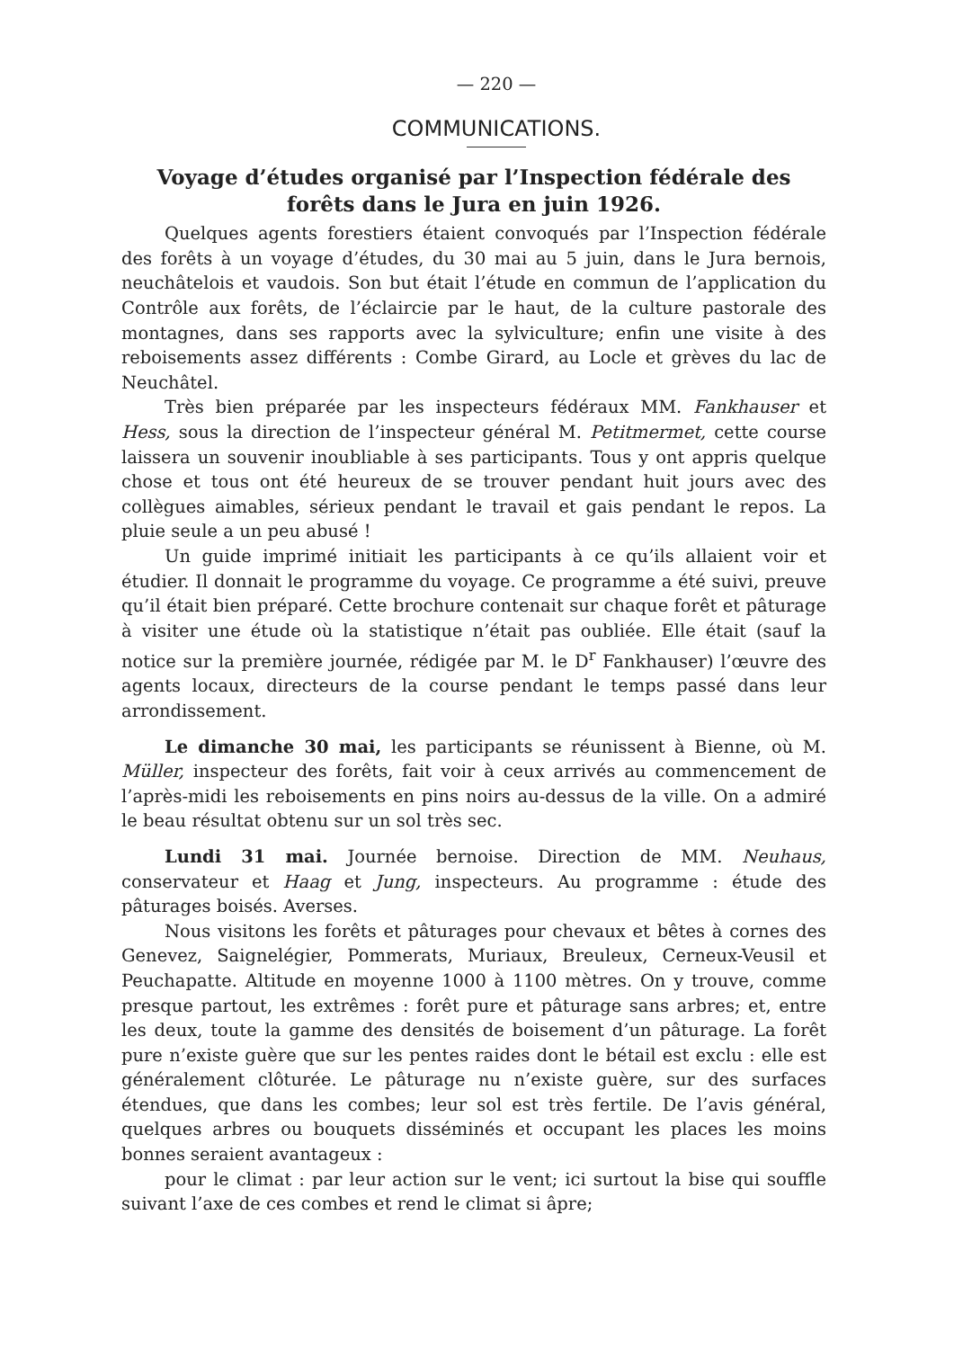— 220 —
COMMUNICATIONS.
Voyage d’études organisé par l’Inspection fédérale des forêts dans le Jura en juin 1926.
Quelques agents forestiers étaient convoqués par l’Inspection fédérale des forêts à un voyage d’études, du 30 mai au 5 juin, dans le Jura bernois, neuchâtelois et vaudois. Son but était l’étude en commun de l’application du Contrôle aux forêts, de l’éclaircie par le haut, de la culture pastorale des montagnes, dans ses rapports avec la sylviculture; enfin une visite à des reboisements assez différents : Combe Girard, au Locle et grèves du lac de Neuchâtel.
Très bien préparée par les inspecteurs fédéraux MM. Fankhauser et Hess, sous la direction de l’inspecteur général M. Petitmermet, cette course laissera un souvenir inoubliable à ses participants. Tous y ont appris quelque chose et tous ont été heureux de se trouver pendant huit jours avec des collègues aimables, sérieux pendant le travail et gais pendant le repos. La pluie seule a un peu abusé !
Un guide imprimé initiait les participants à ce qu’ils allaient voir et étudier. Il donnait le programme du voyage. Ce programme a été suivi, preuve qu’il était bien préparé. Cette brochure contenait sur chaque forêt et pâturage à visiter une étude où la statistique n’était pas oubliée. Elle était (sauf la notice sur la première journée, rédigée par M. le D<sup>r</sup> Fankhauser) l’œuvre des agents locaux, directeurs de la course pendant le temps passé dans leur arrondissement.
Le dimanche 30 mai, les participants se réunissent à Bienne, où M. Müller, inspecteur des forêts, fait voir à ceux arrivés au commencement de l’après-midi les reboisements en pins noirs au-dessus de la ville. On a admiré le beau résultat obtenu sur un sol très sec.
Lundi 31 mai. Journée bernoise. Direction de MM. Neuhaus, conservateur et Haag et Jung, inspecteurs. Au programme : étude des pâturages boisés. Averses.
Nous visitons les forêts et pâturages pour chevaux et bêtes à cornes des Genevez, Saignelégier, Pommerats, Muriaux, Breuleux, Cerneux-Veusil et Peuchapatte. Altitude en moyenne 1000 à 1100 mètres. On y trouve, comme presque partout, les extrêmes : forêt pure et pâturage sans arbres; et, entre les deux, toute la gamme des densités de boisement d’un pâturage. La forêt pure n’existe guère que sur les pentes raides dont le bétail est exclu : elle est généralement clôturée. Le pâturage nu n’existe guère, sur des surfaces étendues, que dans les combes; leur sol est très fertile. De l’avis général, quelques arbres ou bouquets disséminés et occupant les places les moins bonnes seraient avantageux :
pour le climat : par leur action sur le vent; ici surtout la bise qui souffle suivant l’axe de ces combes et rend le climat si âpre;